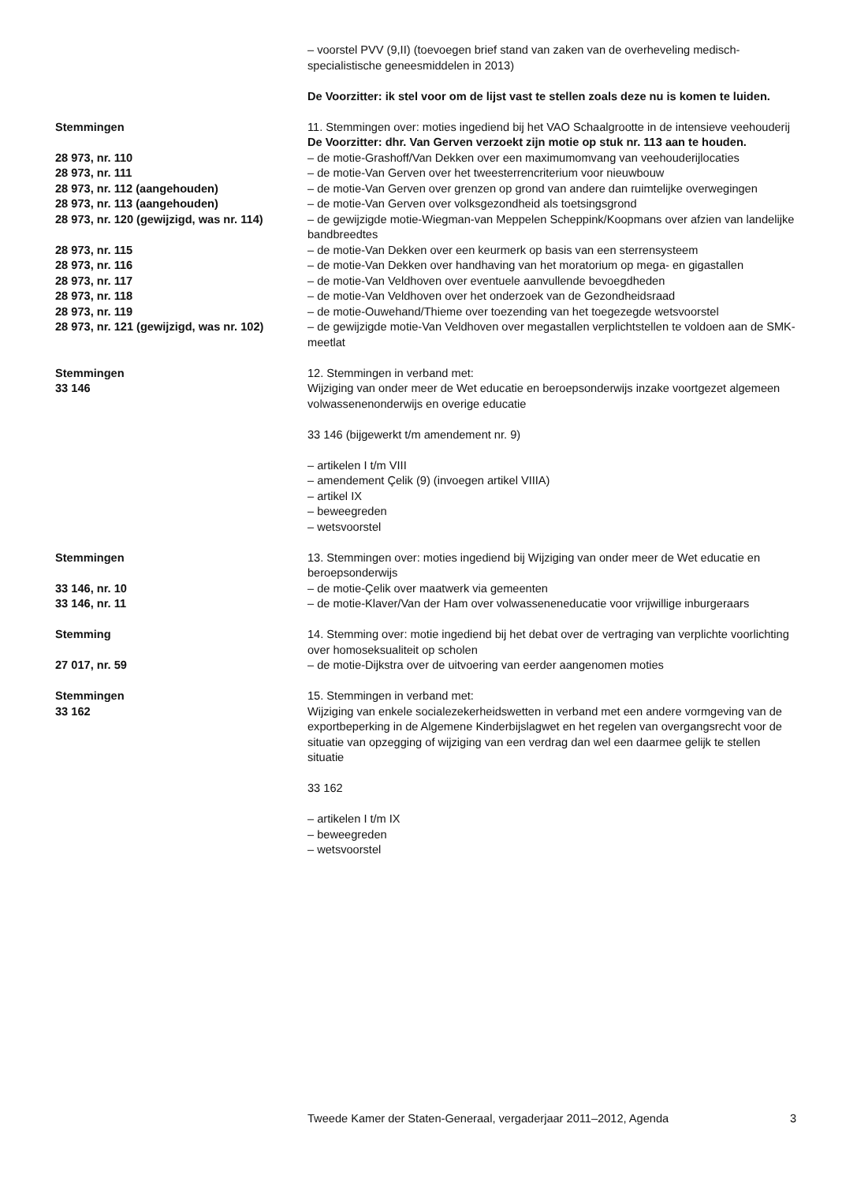– voorstel PVV (9,II) (toevoegen brief stand van zaken van de overheveling medisch-specialistische geneesmiddelen in 2013)
De Voorzitter: ik stel voor om de lijst vast te stellen zoals deze nu is komen te luiden.
Stemmingen 11. Stemmingen over: moties ingediend bij het VAO Schaalgrootte in de intensieve veehouderij
De Voorzitter: dhr. Van Gerven verzoekt zijn motie op stuk nr. 113 aan te houden.
28 973, nr. 110 – de motie-Grashoff/Van Dekken over een maximumomvang van veehouderijlocaties
28 973, nr. 111 – de motie-Van Gerven over het tweesterrencriterium voor nieuwbouw
28 973, nr. 112 (aangehouden) – de motie-Van Gerven over grenzen op grond van andere dan ruimtelijke overwegingen
28 973, nr. 113 (aangehouden) – de motie-Van Gerven over volksgezondheid als toetsingsgrond
28 973, nr. 120 (gewijzigd, was nr. 114)
– de gewijzigde motie-Wiegman-van Meppelen Scheppink/Koopmans over afzien van landelijke bandbreedtes
28 973, nr. 115 – de motie-Van Dekken over een keurmerk op basis van een sterrensysteem
28 973, nr. 116 – de motie-Van Dekken over handhaving van het moratorium op mega- en gigastallen
28 973, nr. 117 – de motie-Van Veldhoven over eventuele aanvullende bevoegdheden
28 973, nr. 118 – de motie-Van Veldhoven over het onderzoek van de Gezondheidsraad
28 973, nr. 119 – de motie-Ouwehand/Thieme over toezending van het toegezegde wetsvoorstel
28 973, nr. 121 (gewijzigd, was nr. 102)
– de gewijzigde motie-Van Veldhoven over megastallen verplichtstellen te voldoen aan de SMK-meetlat
Stemmingen
33 146
12. Stemmingen in verband met:
Wijziging van onder meer de Wet educatie en beroepsonderwijs inzake voortgezet algemeen volwassenenonderwijs en overige educatie
33 146 (bijgewerkt t/m amendement nr. 9)
– artikelen I t/m VIII
– amendement Çelik (9) (invoegen artikel VIIIA)
– artikel IX
– beweegreden
– wetsvoorstel
Stemmingen 13. Stemmingen over: moties ingediend bij Wijziging van onder meer de Wet educatie en beroepsonderwijs
33 146, nr. 10 – de motie-Çelik over maatwerk via gemeenten
33 146, nr. 11 – de motie-Klaver/Van der Ham over volwasseneneducatie voor vrijwillige inburgeraars
Stemming 14. Stemming over: motie ingediend bij het debat over de vertraging van verplichte voorlichting over homoseksualiteit op scholen
27 017, nr. 59 – de motie-Dijkstra over de uitvoering van eerder aangenomen moties
Stemmingen
33 162
15. Stemmingen in verband met:
Wijziging van enkele socialezekerheidswetten in verband met een andere vormgeving van de exportbeperking in de Algemene Kinderbijslagwet en het regelen van overgangsrecht voor de situatie van opzegging of wijziging van een verdrag dan wel een daarmee gelijk te stellen situatie
33 162
– artikelen I t/m IX
– beweegreden
– wetsvoorstel
Tweede Kamer der Staten-Generaal, vergaderjaar 2011–2012, Agenda 3